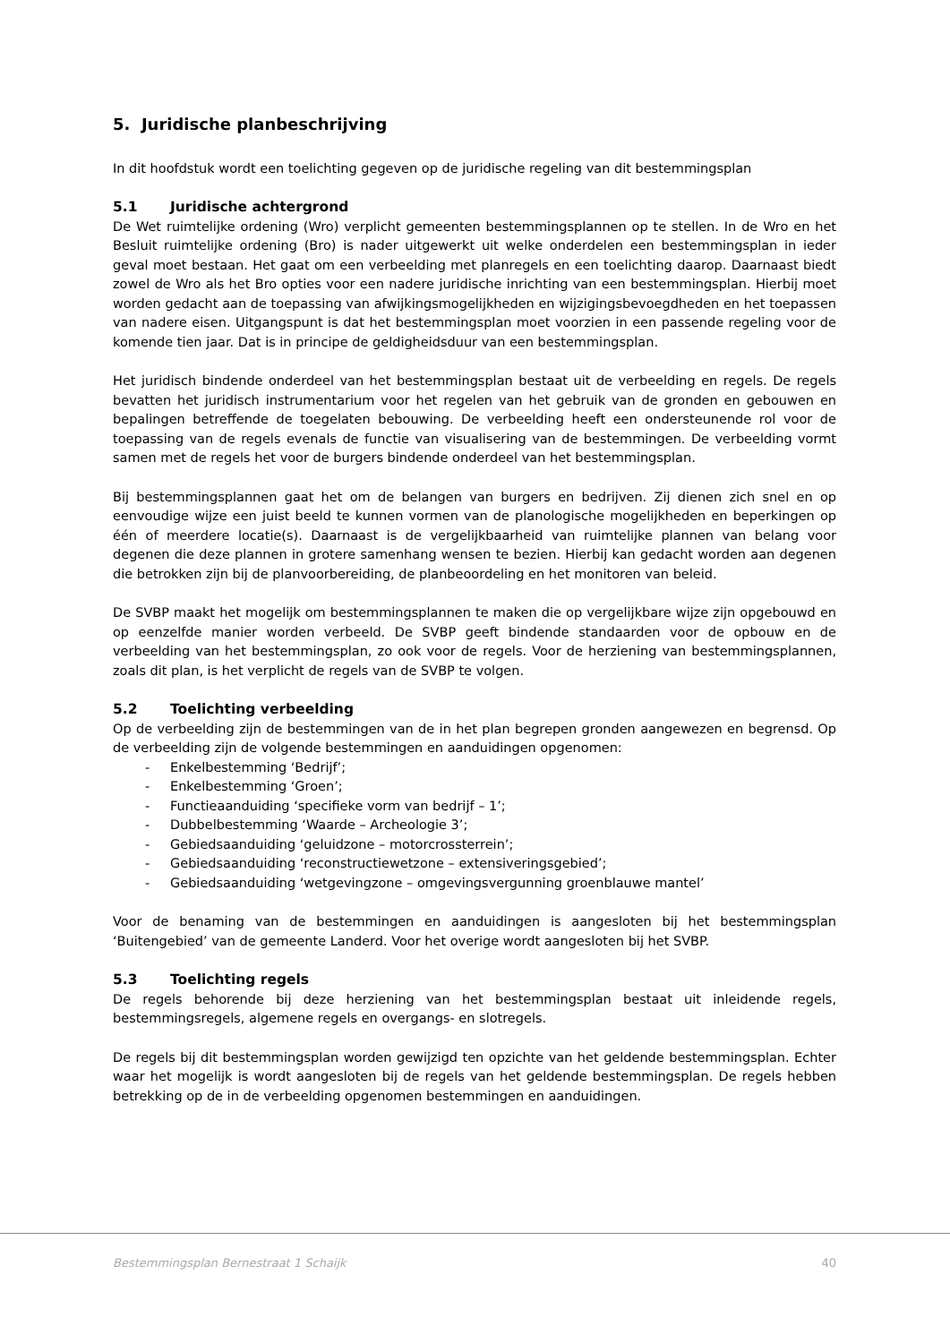5. Juridische planbeschrijving
In dit hoofdstuk wordt een toelichting gegeven op de juridische regeling van dit bestemmingsplan
5.1 Juridische achtergrond
De Wet ruimtelijke ordening (Wro) verplicht gemeenten bestemmingsplannen op te stellen. In de Wro en het Besluit ruimtelijke ordening (Bro) is nader uitgewerkt uit welke onderdelen een bestemmingsplan in ieder geval moet bestaan. Het gaat om een verbeelding met planregels en een toelichting daarop. Daarnaast biedt zowel de Wro als het Bro opties voor een nadere juridische inrichting van een bestemmingsplan. Hierbij moet worden gedacht aan de toepassing van afwijkingsmogelijkheden en wijzigingsbevoegdheden en het toepassen van nadere eisen. Uitgangspunt is dat het bestemmingsplan moet voorzien in een passende regeling voor de komende tien jaar. Dat is in principe de geldigheidsduur van een bestemmingsplan.
Het juridisch bindende onderdeel van het bestemmingsplan bestaat uit de verbeelding en regels. De regels bevatten het juridisch instrumentarium voor het regelen van het gebruik van de gronden en gebouwen en bepalingen betreffende de toegelaten bebouwing. De verbeelding heeft een ondersteunende rol voor de toepassing van de regels evenals de functie van visualisering van de bestemmingen. De verbeelding vormt samen met de regels het voor de burgers bindende onderdeel van het bestemmingsplan.
Bij bestemmingsplannen gaat het om de belangen van burgers en bedrijven. Zij dienen zich snel en op eenvoudige wijze een juist beeld te kunnen vormen van de planologische mogelijkheden en beperkingen op één of meerdere locatie(s). Daarnaast is de vergelijkbaarheid van ruimtelijke plannen van belang voor degenen die deze plannen in grotere samenhang wensen te bezien. Hierbij kan gedacht worden aan degenen die betrokken zijn bij de planvoorbereiding, de planbeoordeling en het monitoren van beleid.
De SVBP maakt het mogelijk om bestemmingsplannen te maken die op vergelijkbare wijze zijn opgebouwd en op eenzelfde manier worden verbeeld. De SVBP geeft bindende standaarden voor de opbouw en de verbeelding van het bestemmingsplan, zo ook voor de regels. Voor de herziening van bestemmingsplannen, zoals dit plan, is het verplicht de regels van de SVBP te volgen.
5.2 Toelichting verbeelding
Op de verbeelding zijn de bestemmingen van de in het plan begrepen gronden aangewezen en begrensd. Op de verbeelding zijn de volgende bestemmingen en aanduidingen opgenomen:
- Enkelbestemming ‘Bedrijf’;
- Enkelbestemming ‘Groen’;
- Functieaanduiding ‘specifieke vorm van bedrijf – 1’;
- Dubbelbestemming ‘Waarde – Archeologie 3’;
- Gebiedsaanduiding ‘geluidzone – motorcrossterrein’;
- Gebiedsaanduiding ‘reconstructiewetzone – extensiveringsgebied’;
- Gebiedsaanduiding ‘wetgevingzone – omgevingsvergunning groenblauwe mantel’
Voor de benaming van de bestemmingen en aanduidingen is aangesloten bij het bestemmingsplan ‘Buitengebied’ van de gemeente Landerd. Voor het overige wordt aangesloten bij het SVBP.
5.3 Toelichting regels
De regels behorende bij deze herziening van het bestemmingsplan bestaat uit inleidende regels, bestemmingsregels, algemene regels en overgangs- en slotregels.
De regels bij dit bestemmingsplan worden gewijzigd ten opzichte van het geldende bestemmingsplan. Echter waar het mogelijk is wordt aangesloten bij de regels van het geldende bestemmingsplan. De regels hebben betrekking op de in de verbeelding opgenomen bestemmingen en aanduidingen.
Bestemmingsplan Bernestraat 1 Schaijk 40